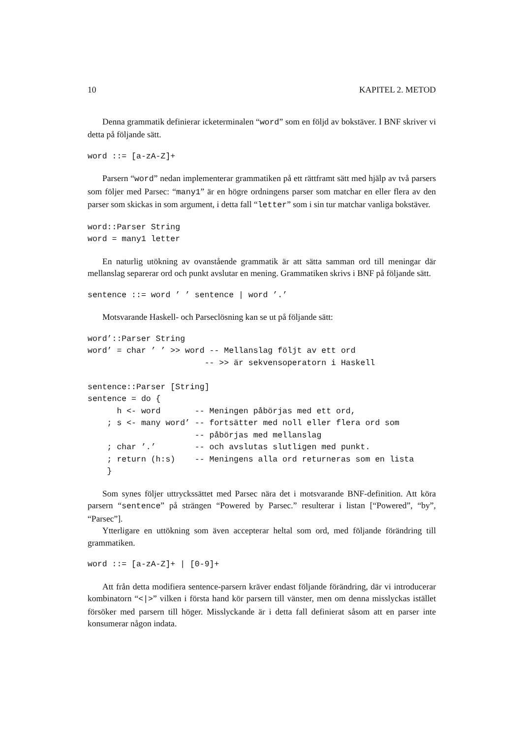10 KAPITEL 2. METOD
Denna grammatik definierar icketerminalen “word” som en följd av bokstäver. I BNF skriver vi detta på följande sätt.
word ::= [a-zA-Z]+
Parsern “word” nedan implementerar grammatiken på ett rättframt sätt med hjälp av två parsers som följer med Parsec: “many1” är en högre ordningens parser som matchar en eller flera av den parser som skickas in som argument, i detta fall “letter” som i sin tur matchar vanliga bokstäver.
word::Parser String
word = many1 letter
En naturlig utökning av ovanstående grammatik är att sätta samman ord till meningar där mellanslag separerar ord och punkt avslutar en mening. Grammatiken skrivs i BNF på följande sätt.
sentence ::= word ’ ’ sentence | word ’.’
Motsvarande Haskell- och Parseclösning kan se ut på följande sätt:
word’::Parser String
word’ = char ’ ’ >> word -- Mellanslag följt av ett ord
                        -- >> är sekvensoperatorn i Haskell

sentence::Parser [String]
sentence = do {
      h <- word       -- Meningen påbörjas med ett ord,
    ; s <- many word’ -- fortsätter med noll eller flera ord som
                      -- påbörjas med mellanslag
    ; char ’.’        -- och avslutas slutligen med punkt.
    ; return (h:s)    -- Meningens alla ord returneras som en lista
    }
Som synes följer uttryckssättet med Parsec nära det i motsvarande BNF-definition. Att köra parsern “sentence” på strängen “Powered by Parsec.” resulterar i listan [“Powered”, “by”, “Parsec”].
Ytterligare en uttökning som även accepterar heltal som ord, med följande förändring till grammatiken.
word ::= [a-zA-Z]+ | [0-9]+
Att från detta modifiera sentence-parsern kräver endast följande förändring, där vi introducerar kombinatorn “<|>” vilken i första hand kör parsern till vänster, men om denna misslyckas istället försöker med parsern till höger. Misslyckande är i detta fall definierat såsom att en parser inte konsumerar någon indata.